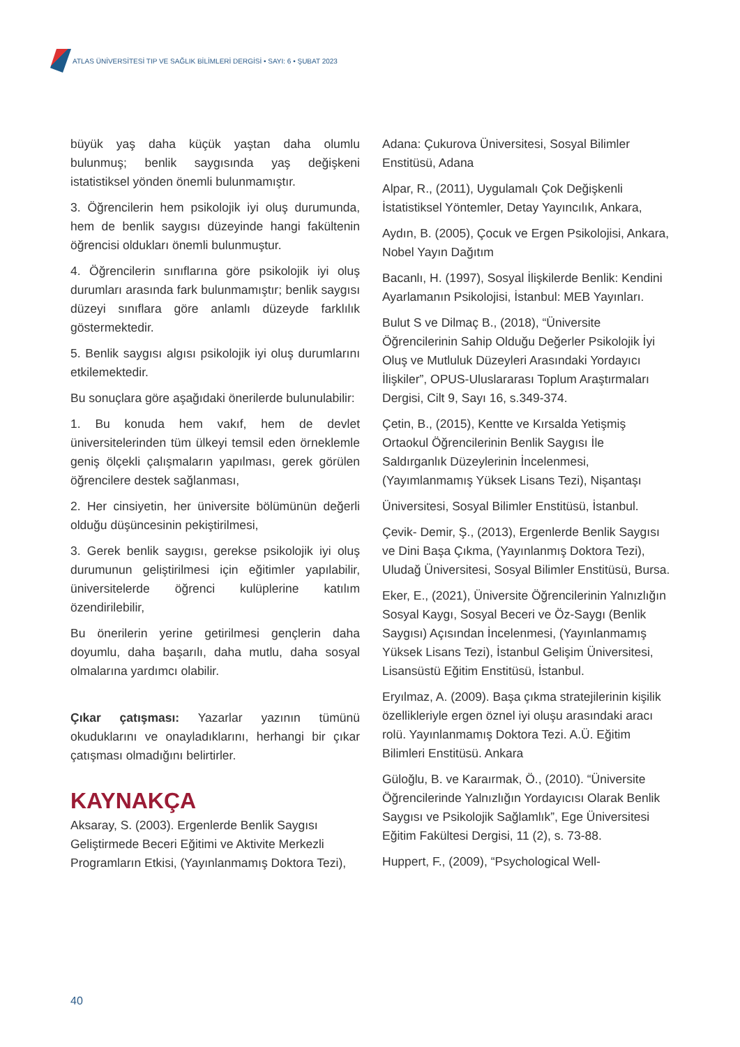ATLAS ÜNİVERSİTESİ TIP VE SAĞLIK BİLİMLERİ DERGİSİ • SAYI: 6 • ŞUBAT 2023
büyük yaş daha küçük yaştan daha olumlu bulunmuş; benlik saygısında yaş değişkeni istatistiksel yönden önemli bulunmamıştır.
3. Öğrencilerin hem psikolojik iyi oluş durumunda, hem de benlik saygısı düzeyinde hangi fakültenin öğrencisi oldukları önemli bulunmuştur.
4. Öğrencilerin sınıflarına göre psikolojik iyi oluş durumları arasında fark bulunmamıştır; benlik saygısı düzeyi sınıflara göre anlamlı düzeyde farklılık göstermektedir.
5. Benlik saygısı algısı psikolojik iyi oluş durumlarını etkilemektedir.
Bu sonuçlara göre aşağıdaki önerilerde bulunulabilir:
1. Bu konuda hem vakıf, hem de devlet üniversitelerinden tüm ülkeyi temsil eden örneklemle geniş ölçekli çalışmaların yapılması, gerek görülen öğrencilere destek sağlanması,
2. Her cinsiyetin, her üniversite bölümünün değerli olduğu düşüncesinin pekiştirilmesi,
3. Gerek benlik saygısı, gerekse psikolojik iyi oluş durumunun geliştirilmesi için eğitimler yapılabilir, üniversitelerde öğrenci kulüplerine katılım özendirilebilir,
Bu önerilerin yerine getirilmesi gençlerin daha doyumlu, daha başarılı, daha mutlu, daha sosyal olmalarına yardımcı olabilir.
Çıkar çatışması: Yazarlar yazının tümünü okuduklarını ve onayladıklarını, herhangi bir çıkar çatışması olmadığını belirtirler.
KAYNAKÇA
Aksaray, S. (2003). Ergenlerde Benlik Saygısı Geliştirmede Beceri Eğitimi ve Aktivite Merkezli Programların Etkisi, (Yayınlanmamış Doktora Tezi),
Adana: Çukurova Üniversitesi, Sosyal Bilimler Enstitüsü, Adana
Alpar, R., (2011), Uygulamalı Çok Değişkenli İstatistiksel Yöntemler, Detay Yayıncılık, Ankara,
Aydın, B. (2005), Çocuk ve Ergen Psikolojisi, Ankara, Nobel Yayın Dağıtım
Bacanlı, H. (1997), Sosyal İlişkilerde Benlik: Kendini Ayarlamanın Psikolojisi, İstanbul: MEB Yayınları.
Bulut S ve Dilmaç B., (2018), “Üniversite Öğrencilerinin Sahip Olduğu Değerler Psikolojik İyi Oluş ve Mutluluk Düzeyleri Arasındaki Yordayıcı İlişkiler”, OPUS-Uluslararası Toplum Araştırmaları Dergisi, Cilt 9, Sayı 16, s.349-374.
Çetin, B., (2015), Kentte ve Kırsalda Yetişmiş Ortaokul Öğrencilerinin Benlik Saygısı İle Saldırganlık Düzeylerinin İncelenmesi, (Yayımlanmamış Yüksek Lisans Tezi), Nişantaşı
Üniversitesi, Sosyal Bilimler Enstitüsü, İstanbul.
Çevik- Demir, Ş., (2013), Ergenlerde Benlik Saygısı ve Dini Başa Çıkma, (Yayınlanmış Doktora Tezi), Uludağ Üniversitesi, Sosyal Bilimler Enstitüsü, Bursa.
Eker, E., (2021), Üniversite Öğrencilerinin Yalnızlığın Sosyal Kaygı, Sosyal Beceri ve Öz-Saygı (Benlik Saygısı) Açısından İncelenmesi, (Yayınlanmamış Yüksek Lisans Tezi), İstanbul Gelişim Üniversitesi, Lisansüstü Eğitim Enstitüsü, İstanbul.
Eryılmaz, A. (2009). Başa çıkma stratejilerinin kişilik özellikleriyle ergen öznel iyi oluşu arasındaki aracı rolü. Yayınlanmamış Doktora Tezi. A.Ü. Eğitim Bilimleri Enstitüsü. Ankara
Güloğlu, B. ve Karaırmak, Ö., (2010). “Üniversite Öğrencilerinde Yalnızlığın Yordayıcısı Olarak Benlik Saygısı ve Psikolojik Sağlamlık”, Ege Üniversitesi Eğitim Fakültesi Dergisi, 11 (2), s. 73-88.
Huppert, F., (2009), “Psychological Well-
40